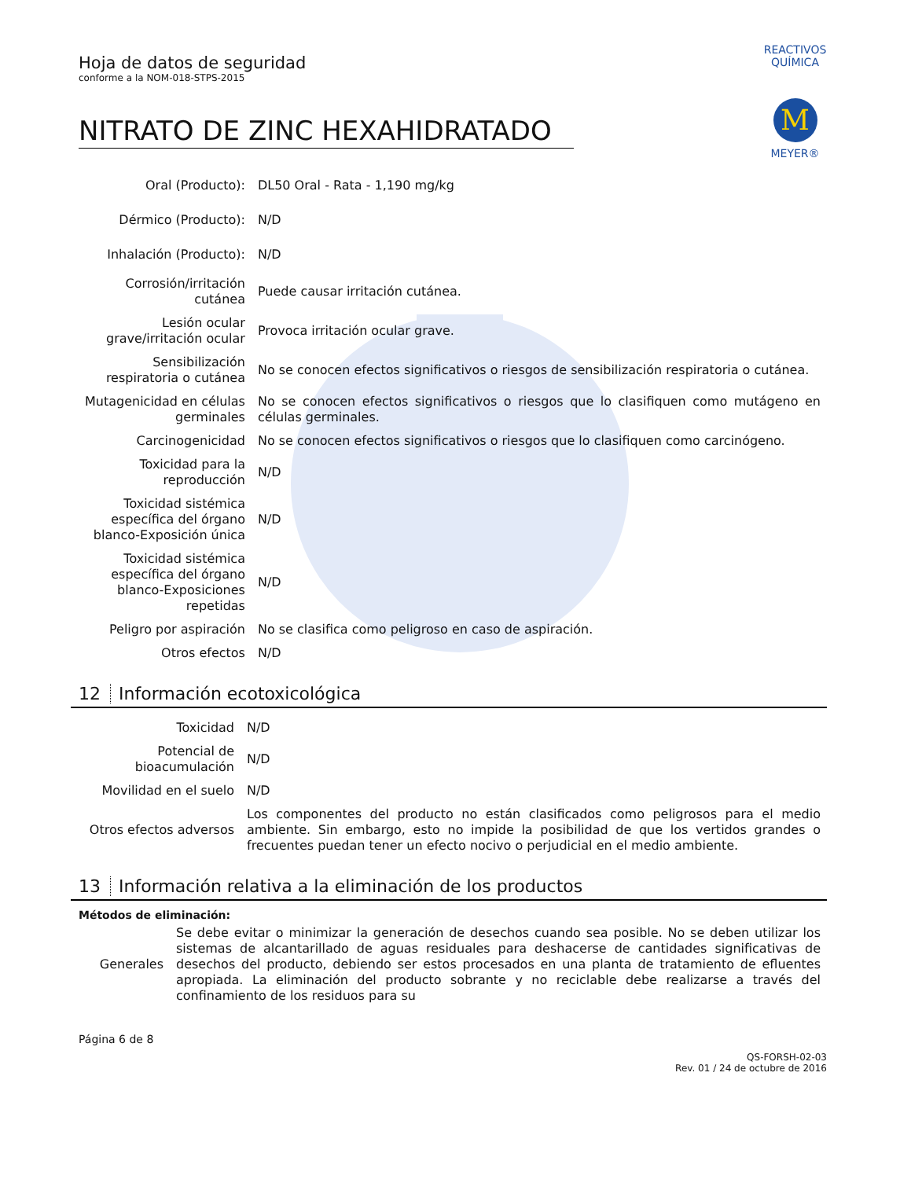REACTIVOS QUÍMICA
M
MEYER®
Hoja de datos de seguridad
conforme a la NOM-018-STPS-2015
NITRATO DE ZINC HEXAHIDRATADO
| Oral (Producto): | DL50 Oral - Rata - 1,190 mg/kg |
| Dérmico (Producto): | N/D |
| Inhalación (Producto): | N/D |
| Corrosión/irritación cutánea | Puede causar irritación cutánea. |
| Lesión ocular grave/irritación ocular | Provoca irritación ocular grave. |
| Sensibilización respiratoria o cutánea | No se conocen efectos significativos o riesgos de sensibilización respiratoria o cutánea. |
| Mutagenicidad en células germinales | No se conocen efectos significativos o riesgos que lo clasifiquen como mutágeno en células germinales. |
| Carcinogenicidad | No se conocen efectos significativos o riesgos que lo clasifiquen como carcinógeno. |
| Toxicidad para la reproducción | N/D |
| Toxicidad sistémica específica del órgano blanco-Exposición única | N/D |
| Toxicidad sistémica específica del órgano blanco-Exposiciones repetidas | N/D |
| Peligro por aspiración | No se clasifica como peligroso en caso de aspiración. |
| Otros efectos | N/D |
12 Información ecotoxicológica
| Toxicidad | N/D |
| Potencial de bioacumulación | N/D |
| Movilidad en el suelo | N/D |
| Otros efectos adversos | Los componentes del producto no están clasificados como peligrosos para el medio ambiente. Sin embargo, esto no impide la posibilidad de que los vertidos grandes o frecuentes puedan tener un efecto nocivo o perjudicial en el medio ambiente. |
13 Información relativa a la eliminación de los productos
Métodos de eliminación:
| Generales | Se debe evitar o minimizar la generación de desechos cuando sea posible. No se deben utilizar los sistemas de alcantarillado de aguas residuales para deshacerse de cantidades significativas de desechos del producto, debiendo ser estos procesados en una planta de tratamiento de efluentes apropiada. La eliminación del producto sobrante y no reciclable debe realizarse a través del confinamiento de los residuos para su |
Página 6 de 8
QS-FORSH-02-03
Rev. 01 / 24 de octubre de 2016